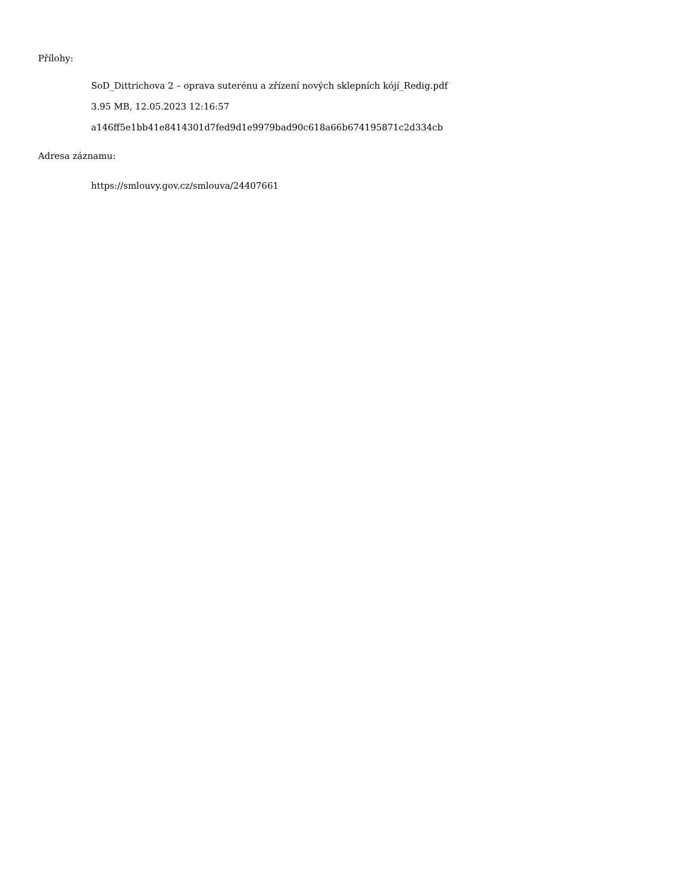Přílohy:
SoD_Dittrichova 2 – oprava suterénu a zřízení nových sklepních kójí_Redig.pdf
3.95 MB, 12.05.2023 12:16:57
a146ff5e1bb41e8414301d7fed9d1e9979bad90c618a66b674195871c2d334cb
Adresa záznamu:
https://smlouvy.gov.cz/smlouva/24407661